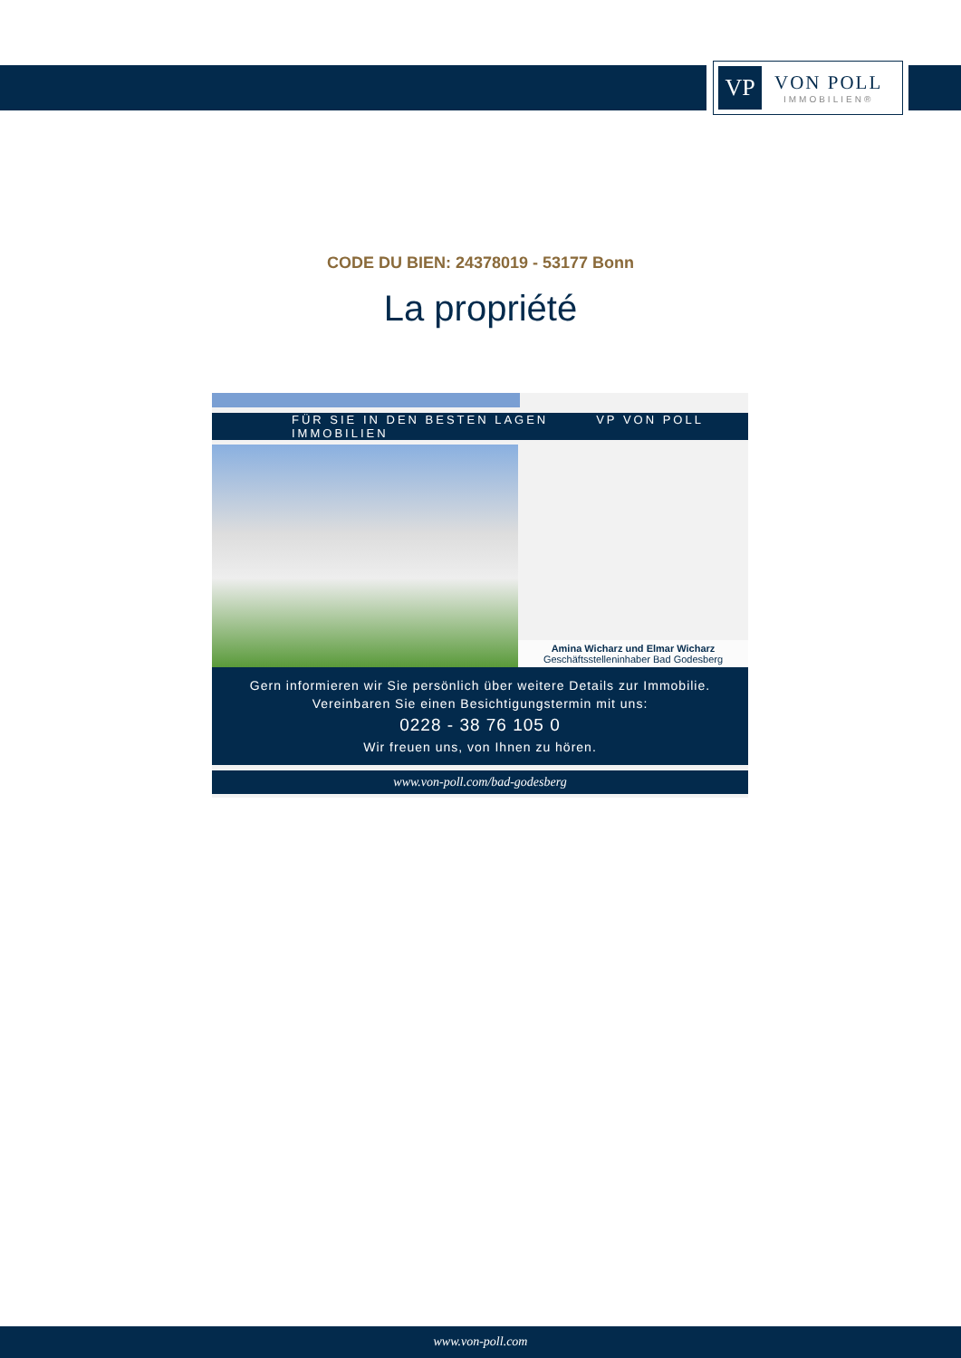VP
VON POLL
IMMOBILIEN®
CODE DU BIEN: 24378019 - 53177 Bonn
La propriété
FÜR SIE IN DEN BESTEN LAGEN VP VON POLL IMMOBILIEN
Amina Wicharz und Elmar Wicharz
Geschäftsstelleninhaber Bad Godesberg
Gern informieren wir Sie persönlich über weitere Details zur Immobilie.
Vereinbaren Sie einen Besichtigungstermin mit uns:
0228 - 38 76 105 0
Wir freuen uns, von Ihnen zu hören.
www.von-poll.com/bad-godesberg
www.von-poll.com